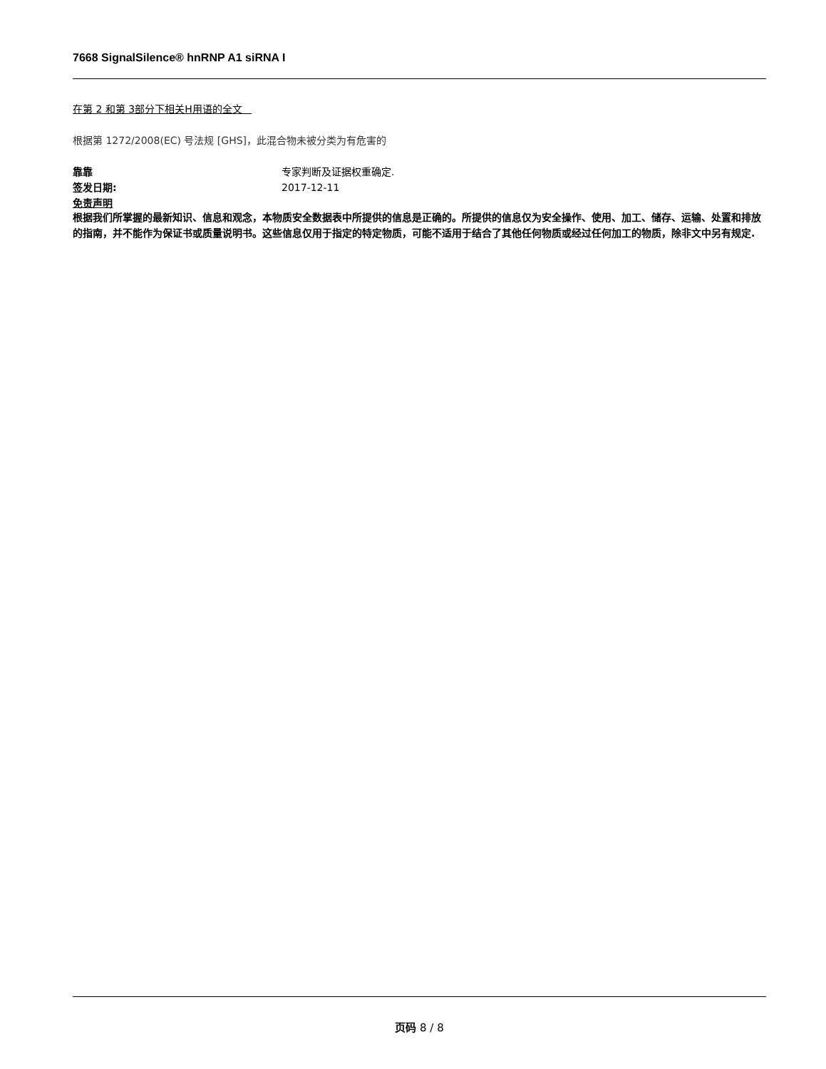7668 SignalSilence® hnRNP A1 siRNA I
在第 2 和第 3部分下相关H用语的全文
根据第 1272/2008(EC) 号法规 [GHS]，此混合物未被分类为有危害的
靠靠 专家判断及证据权重确定.
签发日期: 2017-12-11
免责声明
根据我们所掌握的最新知识、信息和观念，本物质安全数据表中所提供的信息是正确的。所提供的信息仅为安全操作、使用、加工、储存、运输、处置和排放的指南，并不能作为保证书或质量说明书。这些信息仅用于指定的特定物质，可能不适用于结合了其他任何物质或经过任何加工的物质，除非文中另有规定.
页码 8 / 8